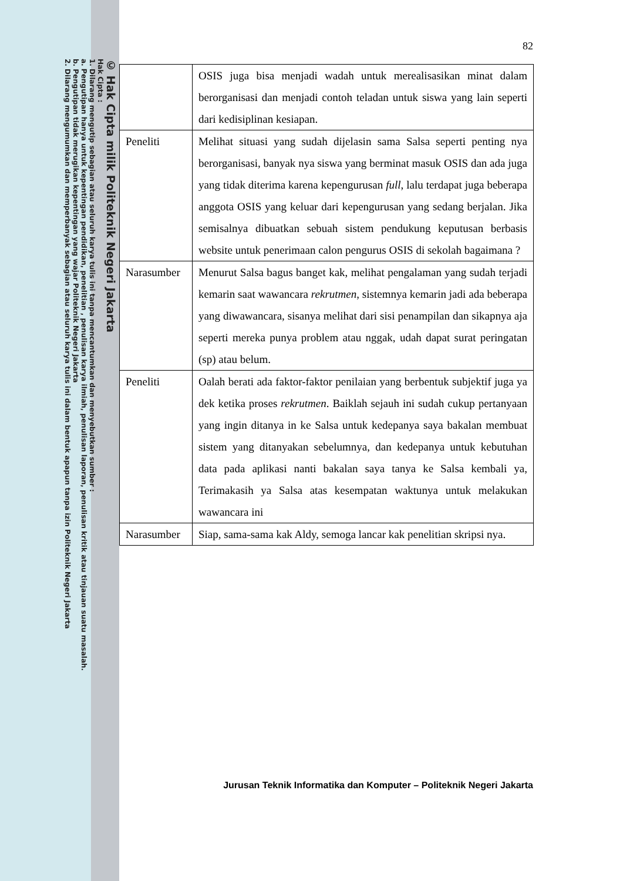© Hak Cipta milik Politeknik Negeri Jakarta
Hak Cipta :
1. Dilarang mengutip sebagian atau seluruh karya tulis ini tanpa mencantumkan dan menyebutkan sumber :
a. Pengutipan hanya untuk kepentingan pendidikan, penelitian , penulisan karya ilmiah, penulisan laporan, penulisan kritik atau tinjauan suatu masalah.
b. Pengutipan tidak merugikan kepentingan yang wajar Politeknik Negeri Jakarta
2. Dilarang mengumumkan dan memperbanyak sebagian atau seluruh karya tulis ini dalam bentuk apapun tanpa izin Politeknik Negeri Jakarta
82
| | OSIS juga bisa menjadi wadah untuk merealisasikan minat dalam berorganisasi dan menjadi contoh teladan untuk siswa yang lain seperti dari kedisiplinan kesiapan. |
| Peneliti | Melihat situasi yang sudah dijelasin sama Salsa seperti penting nya berorganisasi, banyak nya siswa yang berminat masuk OSIS dan ada juga yang tidak diterima karena kepengurusan full , lalu terdapat juga beberapa anggota OSIS yang keluar dari kepengurusan yang sedang berjalan. Jika semisalnya dibuatkan sebuah sistem pendukung keputusan berbasis website untuk penerimaan calon pengurus OSIS di sekolah bagaimana ? |
| Narasumber | Menurut Salsa bagus banget kak, melihat pengalaman yang sudah terjadi kemarin saat wawancara rekrutmen , sistemnya kemarin jadi ada beberapa yang diwawancara, sisanya melihat dari sisi penampilan dan sikapnya aja seperti mereka punya problem atau nggak, udah dapat surat peringatan (sp) atau belum. |
| Peneliti | Oalah berati ada faktor-faktor penilaian yang berbentuk subjektif juga ya dek ketika proses rekrutmen . Baiklah sejauh ini sudah cukup pertanyaan yang ingin ditanya in ke Salsa untuk kedepanya saya bakalan membuat sistem yang ditanyakan sebelumnya, dan kedepanya untuk kebutuhan data pada aplikasi nanti bakalan saya tanya ke Salsa kembali ya, Terimakasih ya Salsa atas kesempatan waktunya untuk melakukan wawancara ini |
| Narasumber | Siap, sama-sama kak Aldy, semoga lancar kak penelitian skripsi nya. |
Jurusan Teknik Informatika dan Komputer – Politeknik Negeri Jakarta